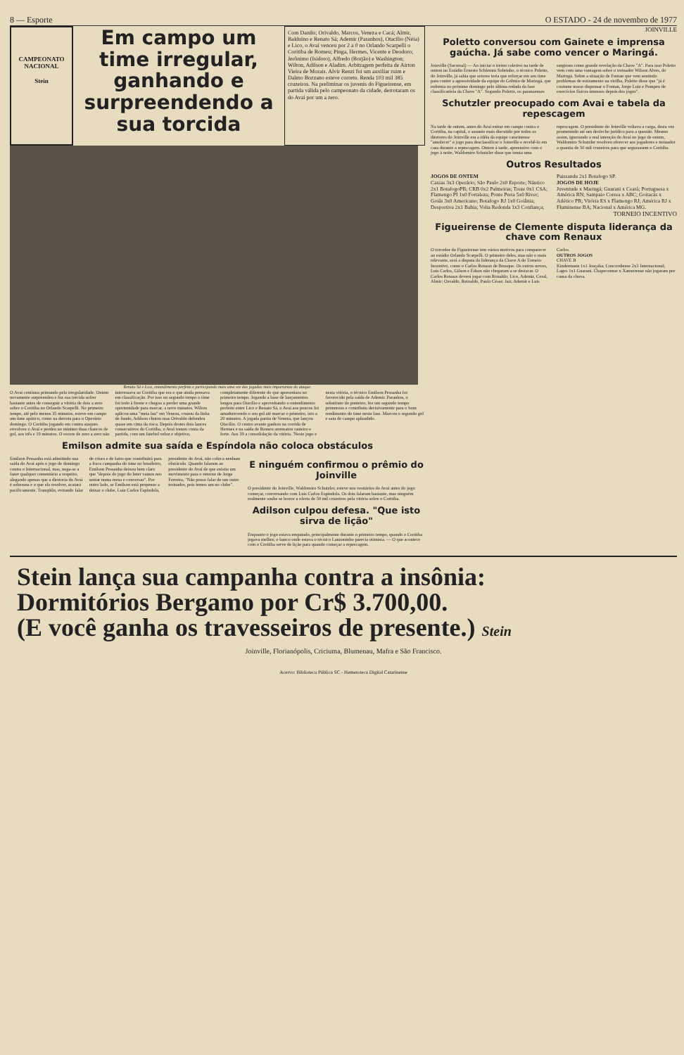8 — Esporte O ESTADO - 24 de novembro de 1977
CAMPEONATO NACIONAL
Stein
Em campo um time irregular, ganhando e surpreendendo a sua torcida
Com Danilo; Orivaldo, Marcos, Veneza e Cacá; Almir, Balduíno e Renato Sá; Ademir (Paranhos), Otacílio (Néia) e Lico, o Avaí venceu por 2 a 0 no Orlando Scarpelli o Coritiba de Romeu; Pinga, Hermes, Vicente e Deodoro; Jerônimo (Isidoro), Alfredo (Borjão) e Washington; Wilton, Adilson e Aladim. Arbitragem perfeita de Airton Vieira de Morais. Alvir Renzi foi um auxiliar ruim e Dalmo Bozzano esteve correto. Renda 103 mil 385 cruzeiros. Na preliminar os juvenis do Figueirense, em partida válida pelo campeonato da cidade, derrotaram os do Avaí por um a zero.
Renato Sá e Lico, entendimento perfeito e participando mais uma vez das jogadas mais importantes do ataque.
O Avaí continua primando pela irregularidade. Ontem novamente surpreendeu e fez sua torcida sofrer bastante antes de conseguir a vitória de dois a zero sobre o Coritiba no Orlando Scarpelli. No primeiro tempo, até pelo menos 35 minutos, esteve em campo um time apático, como na derrota para o Operário domingo. O Coritiba jogando em contra ataques envolveu o Avaí e perdeu no mínimo duas chances de gol, aos três e 19 minutos. O escore de zero a zero não interessava ao Coritiba que era o que ainda pensava em classificação. Por isso no segundo tempo o time foi todo à frente e chegou a perder uma grande oportunidade para marcar, a nove minutos. Wilton aplicou uma "meia lua" em Veneza, cruzou da linha de fundo, Adilson chutou mas Orivaldo defendeu quase em cima da risca. Depois destes dois lances consecutivos do Coritiba, o Avaí tomou conta da partida, com um futebol veloz e objetivo, completamente diferente do que apresentara no primeiro tempo. Jogando a base de lançamentos longos para Otacílio e aproveitando o entendimento perfeito entre Lico e Renato Sá, o Avaí aos poucos foi amadurecendo o seu gol até marcar o primeiro, isto a 20 minutos. A jogada partiu de Veneza, que lançou Otacílio. O centro avante ganhou na corrida de Hermes e na saída de Romeu arrematou rasteiro e forte. Aos 39 a consolidação da vitória. 'Neste jogo e nesta vitória, o técnico Emilson Pessanha foi favorecido pela saída de Ademir. Paranhos, o substituto do ponteiro, fez um segundo tempo primoroso e contribuiu decisivamente para o bom rendimento do time nesta fase. Marcou o segundo gol e saiu de campo aplaudido.
Emilson admite sua saída e Espíndola não coloca obstáculos
Emilson Pessanha está admitindo sua saída do Avaí após o jogo de domingo contra o Internacional, mas, nega-se a fazer qualquer comentário a respeito, alegando apenas que a diretoria do Avaí é soberana e o que ela resolver, acatará pacificamente. Tranqüilo, evitando falar de crises e de fatos que contribuirá para a fraca campanha do time no brasileiro, Emilson Pessanha deixou bem claro que "depois do jogo do Inter vamos nos sentar numa mesa e conversar". Por outro lado, se Emilson está propenso a deixar o clube, Luiz Carlos Espíndola, presidente do Avaí, não coloca nenhum obstáculo. Quando falaram ao presidente do Avaí de que existia um movimento para o retorno de Jorge Ferreira, "Não posso falar de um outro treinador, pois temos um no clube".
E ninguém confirmou o prêmio do Joinville
O presidente do Joinville, Waldomiro Schutzler, esteve nos vestiários do Avaí antes do jogo começar, conversando com Luis Carlos Espíndola. Os dois falaram bastante, mas ninguém realmente soube se houve a oferta de 50 mil cruzeiros pela vitória sobre o Coritiba.
Adilson culpou defesa. "Que isto sirva de lição"
Enquanto o jogo estava empatado, principalmente durante o primeiro tempo, quando o Coritiba jogava melhor, o banco onde estava o técnico Lanzoninho parecia otimista. — O que acontece com o Coritiba serve de lição para quando começar a repescagem.
JOINVILLE
Poletto conversou com Gainete e imprensa gaúcha. Já sabe como vencer o Maringá.
Joinville (Sucursal) — Ao iniciar o treino coletivo na tarde de ontem no Estádio Ernesto Schlemm Sobrinho, o técnico Poletto, do Joinville, já sabia que setores teria que reforçar em seu time para conter a agressividade da equipe do Grêmio de Maringá, que enfrenta no próximo domingo pelo última rodada da fase classificatória da Chave "A". Segundo Poletto, os paranaenses surgiram como grande revelação da Chave "A". Para isso Poletto vem com uma vantagem sobre o treinador Wilson Alves, do Maringá. Sobre a situação de Fontan que vem sentindo problemas de estiramento na virilha, Poletto disse que "já é costume nosso dispensar o Fontan, Jorge Luiz e Pompeu de exercícios físicos intensos depois dos jogos".
Schutzler preocupado com Avai e tabela da repescagem
Na tarde de ontem, antes do Avaí entrar em campo contra o Coritiba, na capital, o assunto mais discutido por todos os diretores do Joinville era a idéia da equipe catarinense "amolecer" o jogo para desclassificar o Joinville e recebê-lo em casa durante a repescagem. Ontem à tarde, apreensivo com o jogo à noite, Waldomiro Schutzler disse que temia uma repescagem. O presidente do Joinville voltava a carga, desta vez prometendo até um desfecho jurídico para a questão. Mesmo assim, ignorando a real intenção do Avaí no jogo de ontem, Waldomiro Schutzler resolveu oferecer aos jogadores e treinador a quantia de 50 mil cruzeiros para que segurassem o Coritiba.
Outros Resultados
JOGOS DE ONTEM
Caxias 3x3 Operário; São Paulo 2x0 Esporte; Náutico 2x1 BotafogoPB; CRB 0x2 Palmeiras; Treze 0x1 CSA; Flamengo PI 1x0 Fortaleza; Ponte Preta 5x0 River; Goiás 3x0 Americano; Botafogo RJ 1x0 Goiânia; Desportiva 2x1 Bahia; Volta Redonda 1x3 Confiança; Paissandu 2x1 Botafogo SP.
JOGOS DE HOJE
Juventude x Maringá; Guarani x Ceará; Portuguesa x América RN; Sampaio Correa x ABC; Goitacás x Atlético PR; Vitória ES x Flamengo RJ; América RJ x Fluminense BA; Nacional x América MG.
TORNEIO INCENTIVO
Figueirense de Clemente disputa liderança da chave com Renaux
O torcedor do Figueirense tem vários motivos para comparecer ao estádio Orlando Scarpelli. O primeiro deles, mas não o mais relevante, será a disputa da liderança da Chave A do Torneio Incentivo, como o Carlos Renaux de Brusque. Os outros novos, Luis Carlos, Gilson e Edson não chegaram a se destacar. O Carlos Renaux deverá jogar com Ronaldo; Lico, Ademir, Coral, Almir; Osvaldo, Reinaldo, Paulo César; Jair, Ademir e Luis Carlos.
OUTROS JOGOS
CHAVE B
Kindermann 1x1 Joaçaba; Concordiense 2x3 Internacional; Lages 1x1 Guarani. Chapecoense x Xanxerense não jogaram por causa da chuva.
Stein lança sua campanha contra a insônia:
Dormitórios Bergamo por Cr$ 3.700,00.
(E você ganha os travesseiros de presente.) Stein
Joinville, Florianópolis, Criciuma, Blumenau, Mafra e São Francisco.
Acervo: Biblioteca Pública SC - Hemeroteca Digital Catarinense